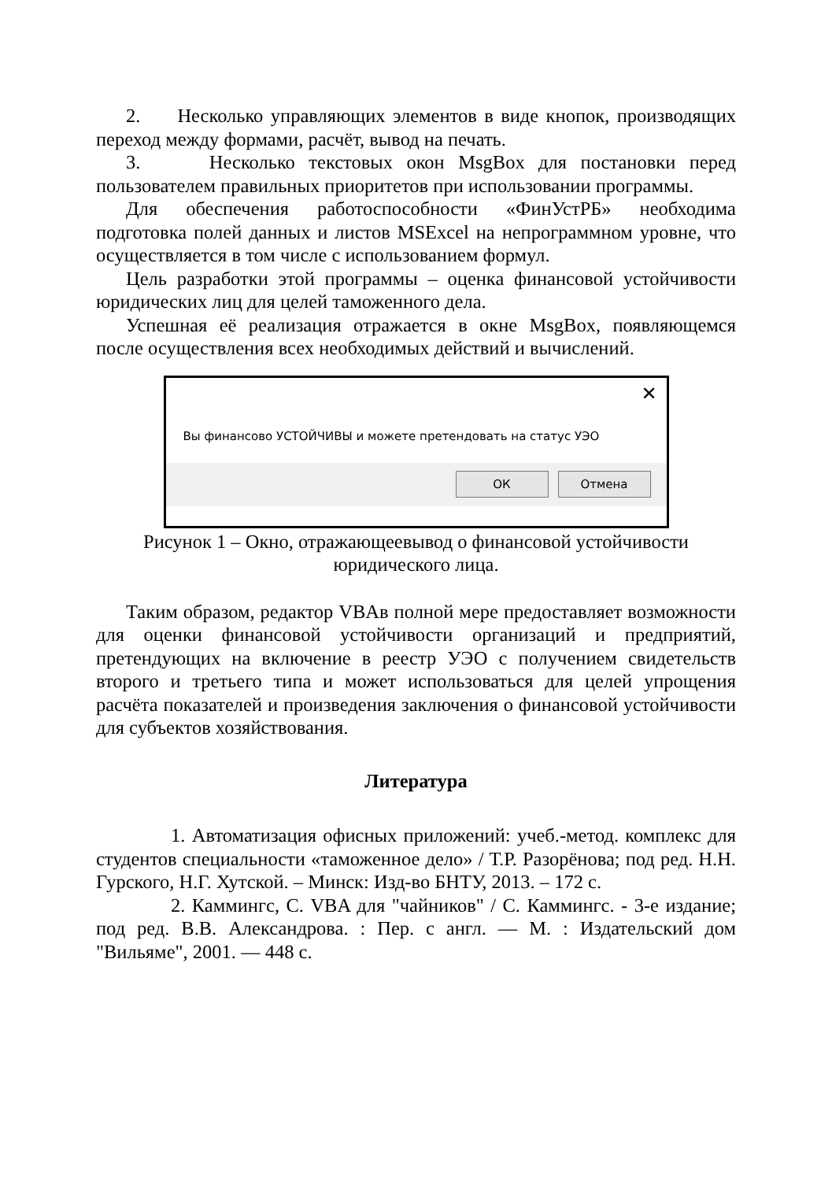2. Несколько управляющих элементов в виде кнопок, производящих переход между формами, расчёт, вывод на печать.
3. Несколько текстовых окон MsgBox для постановки перед пользователем правильных приоритетов при использовании программы.
Для обеспечения работоспособности «ФинУстРБ» необходима подготовка полей данных и листов MSExcel на непрограммном уровне, что осуществляется в том числе с использованием формул.
Цель разработки этой программы – оценка финансовой устойчивости юридических лиц для целей таможенного дела.
Успешная её реализация отражается в окне MsgBox, появляющемся после осуществления всех необходимых действий и вычислений.
✕
Вы финансово УСТОЙЧИВЫ и можете претендовать на статус УЭО
ОК Отмена
Рисунок 1 – Окно, отражающеевывод о финансовой устойчивости
юридического лица.
Таким образом, редактор VBAв полной мере предоставляет возможности для оценки финансовой устойчивости организаций и предприятий, претендующих на включение в реестр УЭО с получением свидетельств второго и третьего типа и может использоваться для целей упрощения расчёта показателей и произведения заключения о финансовой устойчивости для субъектов хозяйствования.
Литература
1. Автоматизация офисных приложений: учеб.-метод. комплекс для студентов специальности «таможенное дело» / Т.Р. Разорёнова; под ред. Н.Н. Гурского, Н.Г. Хутской. – Минск: Изд-во БНТУ, 2013. – 172 с.
2. Каммингс, С. VBA для "чайников" / С. Каммингс. - 3-е издание; под ред. В.В. Александрова. : Пер. с англ. — М. : Издательский дом "Вильяме", 2001. — 448 с.